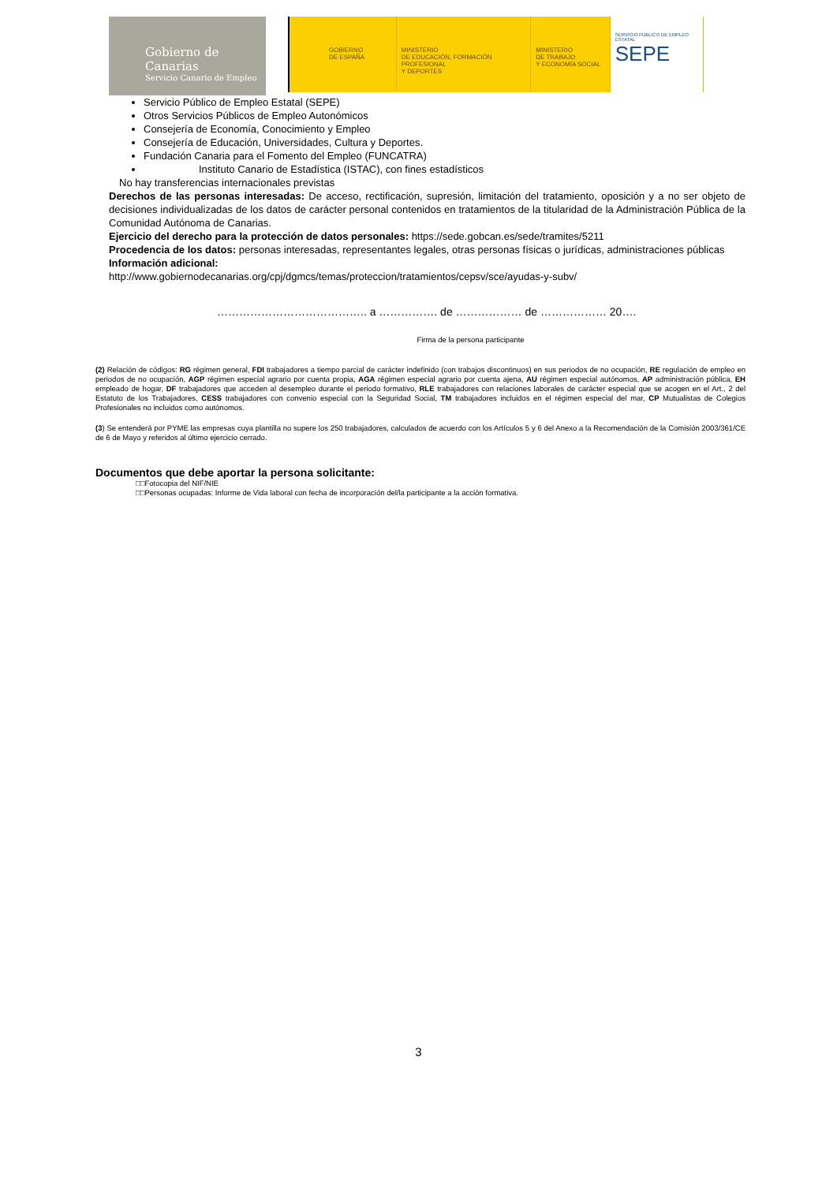Gobierno de Canarias
Servicio Canario de Empleo
GOBIERNO
DE ESPAÑA
MINISTERIO
DE EDUCACIÓN, FORMACIÓN PROFESIONAL
Y DEPORTES
MINISTERIO
DE TRABAJO
Y ECONOMÍA SOCIAL
SERVICIO PÚBLICO DE EMPLEO ESTATAL
SEPE
Servicio Público de Empleo Estatal (SEPE)
Otros Servicios Públicos de Empleo Autonómicos
Consejería de Economía, Conocimiento y Empleo
Consejería de Educación, Universidades, Cultura y Deportes.
Fundación Canaria para el Fomento del Empleo (FUNCATRA)
Instituto Canario de Estadística (ISTAC), con fines estadísticos
No hay transferencias internacionales previstas
Derechos de las personas interesadas: De acceso, rectificación, supresión, limitación del tratamiento, oposición y a no ser objeto de decisiones individualizadas de los datos de carácter personal contenidos en tratamientos de la titularidad de la Administración Pública de la Comunidad Autónoma de Canarias.
Ejercicio del derecho para la protección de datos personales: https://sede.gobcan.es/sede/tramites/5211
Procedencia de los datos: personas interesadas, representantes legales, otras personas físicas o jurídicas, administraciones públicas
Información adicional:
http://www.gobiernodecanarias.org/cpj/dgmcs/temas/proteccion/tratamientos/cepsv/sce/ayudas-y-subv/
………………………………….. a ……………. de ……………… de ……………… 20….
Firma de la persona participante
(2) Relación de códigos: RG régimen general, FDI trabajadores a tiempo parcial de carácter indefinido (con trabajos discontinuos) en sus periodos de no ocupación, RE regulación de empleo en periodos de no ocupación, AGP régimen especial agrario por cuenta propia, AGA régimen especial agrario por cuenta ajena, AU régimen especial autónomos, AP administración pública, EH empleado de hogar, DF trabajadores que acceden al desempleo durante el periodo formativo, RLE trabajadores con relaciones laborales de carácter especial que se acogen en el Art., 2 del Estatuto de los Trabajadores, CESS trabajadores con convenio especial con la Seguridad Social, TM trabajadores incluidos en el régimen especial del mar, CP Mutualistas de Colegios Profesionales no incluidos como autónomos.
(3) Se entenderá por PYME las empresas cuya plantilla no supere los 250 trabajadores, calculados de acuerdo con los Artículos 5 y 6 del Anexo a la Recomendación de la Comisión 2003/361/CE de 6 de Mayo y referidos al último ejercicio cerrado.
Documentos que debe aportar la persona solicitante:
□□Fotocopia del NIF/NIE
□□Personas ocupadas: Informe de Vida laboral con fecha de incorporación del/la participante a la acción formativa.
3